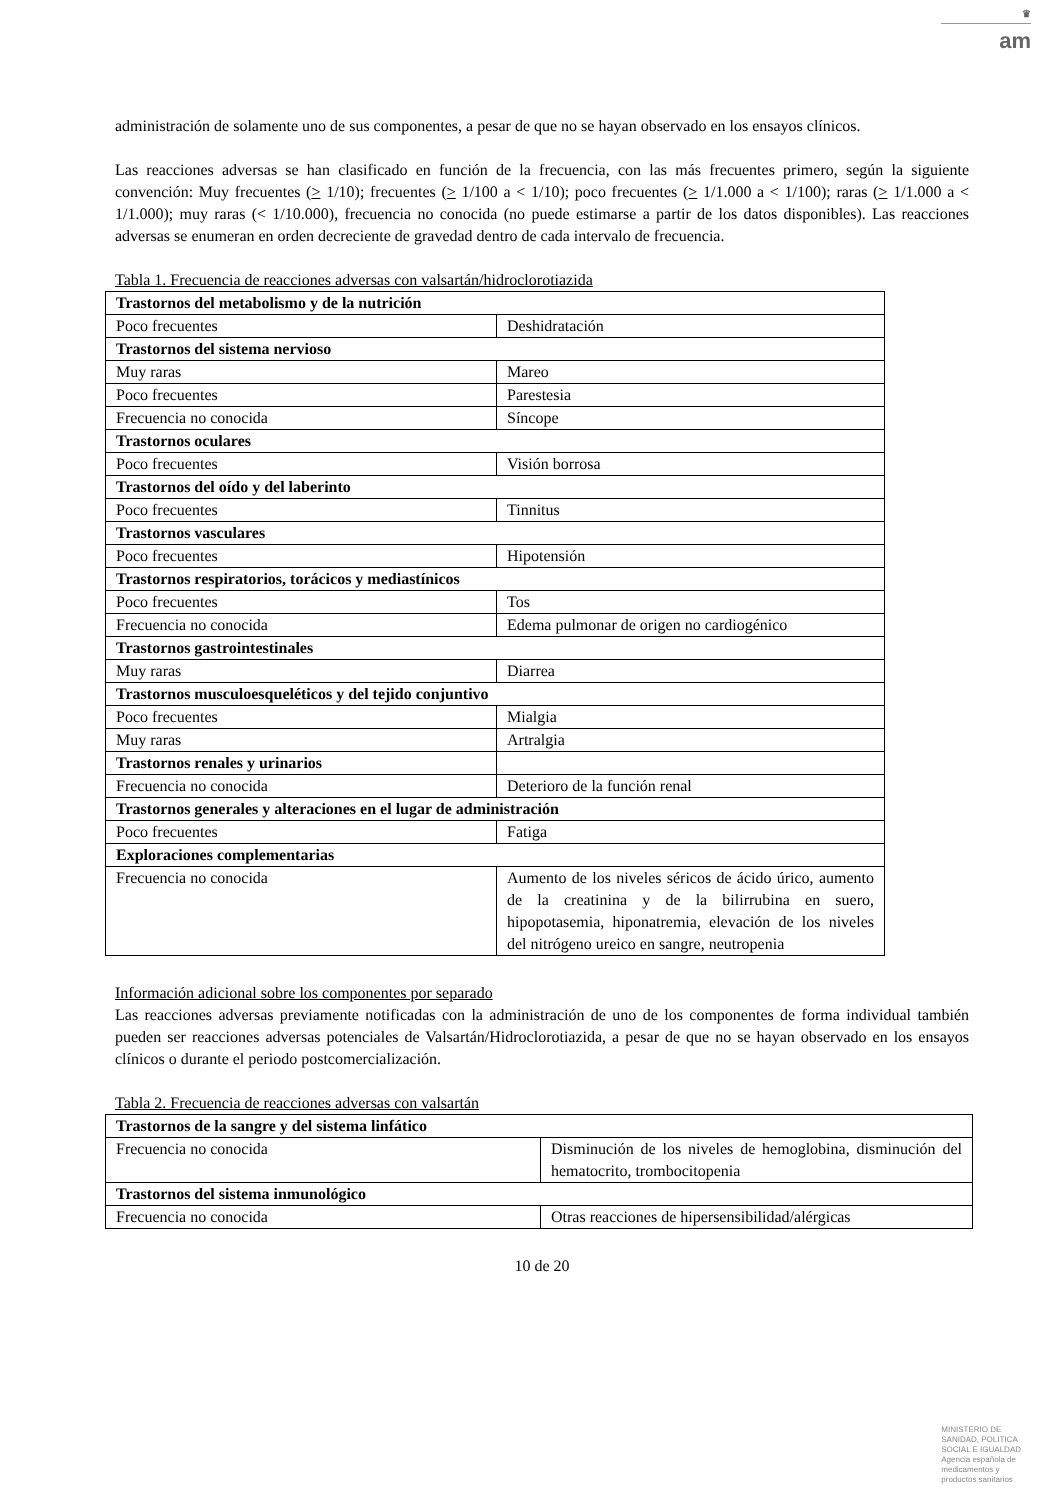♛
am
administración de solamente uno de sus componentes, a pesar de que no se hayan observado en los ensayos clínicos.
Las reacciones adversas se han clasificado en función de la frecuencia, con las más frecuentes primero, según la siguiente convención: Muy frecuentes (> 1/10); frecuentes (> 1/100 a < 1/10); poco frecuentes (> 1/1.000 a < 1/100); raras (> 1/1.000 a < 1/1.000); muy raras (< 1/10.000), frecuencia no conocida (no puede estimarse a partir de los datos disponibles). Las reacciones adversas se enumeran en orden decreciente de gravedad dentro de cada intervalo de frecuencia.
Tabla 1. Frecuencia de reacciones adversas con valsartán/hidroclorotiazida
| Trastornos del metabolismo y de la nutrición | |
| Poco frecuentes | Deshidratación |
| Trastornos del sistema nervioso | |
| Muy raras | Mareo |
| Poco frecuentes | Parestesia |
| Frecuencia no conocida | Síncope |
| Trastornos oculares | |
| Poco frecuentes | Visión borrosa |
| Trastornos del oído y del laberinto | |
| Poco frecuentes | Tinnitus |
| Trastornos vasculares | |
| Poco frecuentes | Hipotensión |
| Trastornos respiratorios, torácicos y mediastínicos | |
| Poco frecuentes | Tos |
| Frecuencia no conocida | Edema pulmonar de origen no cardiogénico |
| Trastornos gastrointestinales | |
| Muy raras | Diarrea |
| Trastornos musculoesqueléticos y del tejido conjuntivo | |
| Poco frecuentes | Mialgia |
| Muy raras | Artralgia |
| Trastornos renales y urinarios | |
| Frecuencia no conocida | Deterioro de la función renal |
| Trastornos generales y alteraciones en el lugar de administración | |
| Poco frecuentes | Fatiga |
| Exploraciones complementarias | |
| Frecuencia no conocida | Aumento de los niveles séricos de ácido úrico, aumento de la creatinina y de la bilirrubina en suero, hipopotasemia, hiponatremia, elevación de los niveles del nitrógeno ureico en sangre, neutropenia |
Información adicional sobre los componentes por separado
Las reacciones adversas previamente notificadas con la administración de uno de los componentes de forma individual también pueden ser reacciones adversas potenciales de Valsartán/Hidroclorotiazida, a pesar de que no se hayan observado en los ensayos clínicos o durante el periodo postcomercialización.
Tabla 2. Frecuencia de reacciones adversas con valsartán
| Trastornos de la sangre y del sistema linfático | |
| Frecuencia no conocida | Disminución de los niveles de hemoglobina, disminución del hematocrito, trombocitopenia |
| Trastornos del sistema inmunológico | |
| Frecuencia no conocida | Otras reacciones de hipersensibilidad/alérgicas |
10 de 20
MINISTERIO DE
SANIDAD, POLITICA
SOCIAL E IGUALDAD
Agencia española de
medicamentos y
productos sanitarios